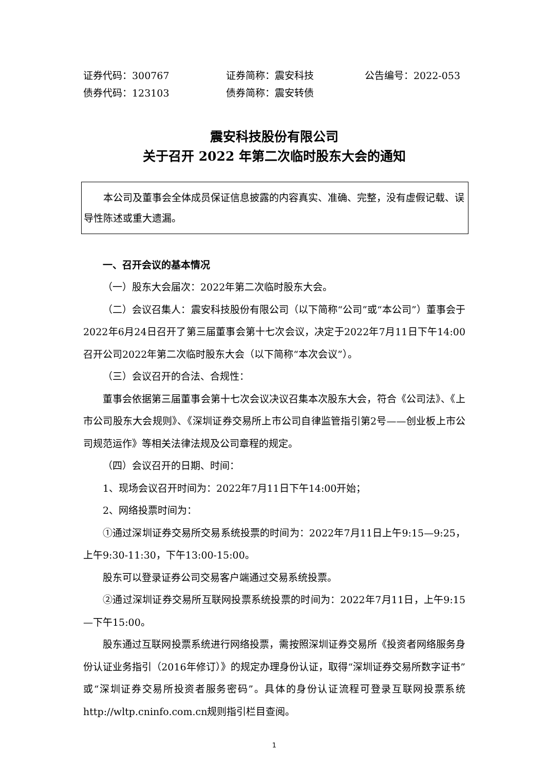证券代码：300767 证券简称：震安科技 公告编号：2022-053
债券代码：123103 债券简称：震安转债
震安科技股份有限公司
关于召开 2022 年第二次临时股东大会的通知
本公司及董事会全体成员保证信息披露的内容真实、准确、完整，没有虚假记载、误导性陈述或重大遗漏。
一、召开会议的基本情况
（一）股东大会届次：2022年第二次临时股东大会。
（二）会议召集人：震安科技股份有限公司（以下简称“公司”或“本公司”）董事会于2022年6月24日召开了第三届董事会第十七次会议，决定于2022年7月11日下午14:00召开公司2022年第二次临时股东大会（以下简称“本次会议”）。
（三）会议召开的合法、合规性：
董事会依据第三届董事会第十七次会议决议召集本次股东大会，符合《公司法》、《上市公司股东大会规则》、《深圳证券交易所上市公司自律监管指引第2号——创业板上市公司规范运作》等相关法律法规及公司章程的规定。
（四）会议召开的日期、时间：
1、现场会议召开时间为：2022年7月11日下午14:00开始；
2、网络投票时间为：
①通过深圳证券交易所交易系统投票的时间为：2022年7月11日上午9:15—9:25，上午9:30-11:30，下午13:00-15:00。
股东可以登录证券公司交易客户端通过交易系统投票。
②通过深圳证券交易所互联网投票系统投票的时间为：2022年7月11日，上午9:15—下午15:00。
股东通过互联网投票系统进行网络投票，需按照深圳证券交易所《投资者网络服务身份认证业务指引（2016年修订）》的规定办理身份认证，取得“深圳证券交易所数字证书”或“深圳证券交易所投资者服务密码”。具体的身份认证流程可登录互联网投票系统http://wltp.cninfo.com.cn规则指引栏目查阅。
1